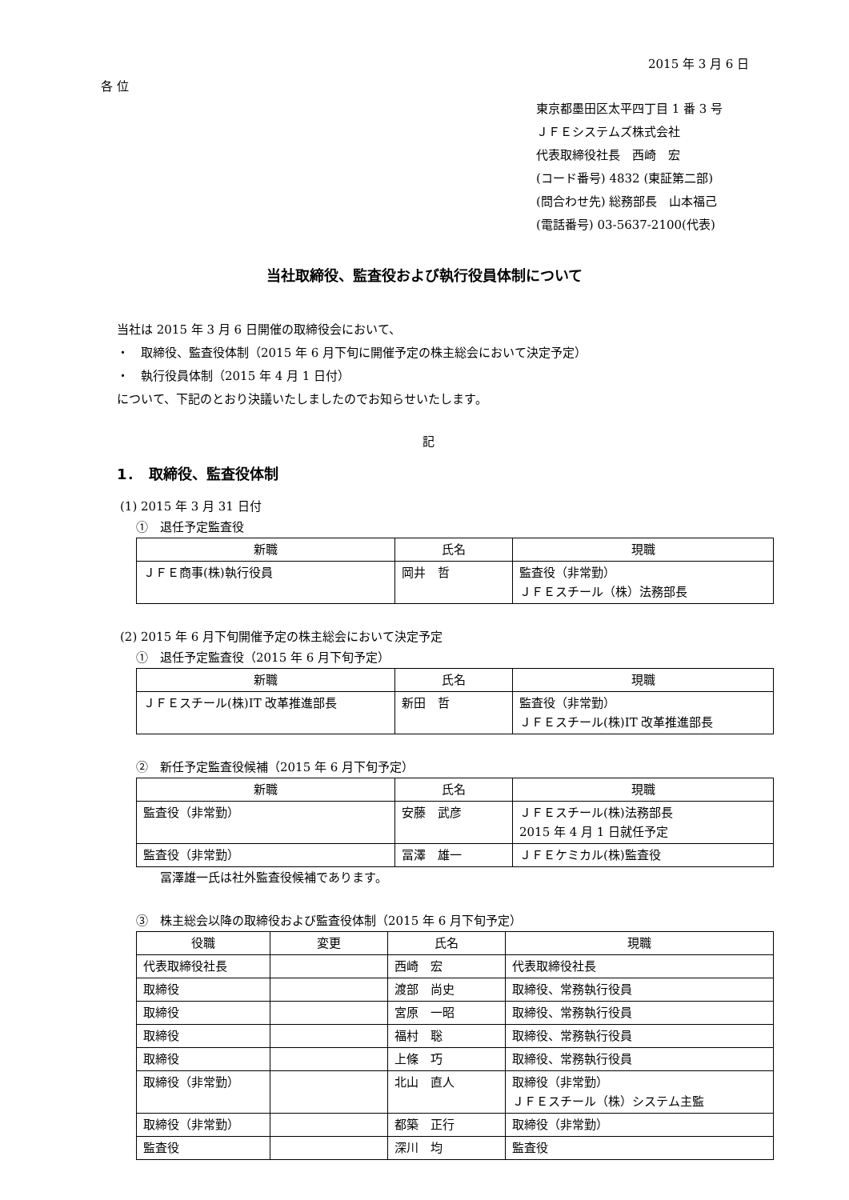2015 年 3 月 6 日
各 位
東京都墨田区太平四丁目 1 番 3 号
ＪＦＥシステムズ株式会社
代表取締役社長　西崎　宏
(コード番号) 4832 (東証第二部)
(問合わせ先) 総務部長　山本福己
(電話番号) 03-5637-2100(代表)
当社取締役、監査役および執行役員体制について
当社は 2015 年 3 月 6 日開催の取締役会において、
・　取締役、監査役体制（2015 年 6 月下旬に開催予定の株主総会において決定予定）
・　執行役員体制（2015 年 4 月 1 日付）
について、下記のとおり決議いたしましたのでお知らせいたします。
記
1．　取締役、監査役体制
(1) 2015 年 3 月 31 日付
①　退任予定監査役
| 新職 | 氏名 | 現職 |
| --- | --- | --- |
| ＪＦＥ商事(株)執行役員 | 岡井 哲 | 監査役（非常勤） ＪＦＥスチール（株）法務部長 |
(2) 2015 年 6 月下旬開催予定の株主総会において決定予定
①　退任予定監査役（2015 年 6 月下旬予定）
| 新職 | 氏名 | 現職 |
| --- | --- | --- |
| ＪＦＥスチール(株)IT 改革推進部長 | 新田 哲 | 監査役（非常勤） ＪＦＥスチール(株)IT 改革推進部長 |
②　新任予定監査役候補（2015 年 6 月下旬予定）
| 新職 | 氏名 | 現職 |
| --- | --- | --- |
| 監査役（非常勤） | 安藤 武彦 | ＪＦＥスチール(株)法務部長 2015 年 4 月 1 日就任予定 |
| 監査役（非常勤） | 冨澤 雄一 | ＪＦＥケミカル(株)監査役 |
冨澤雄一氏は社外監査役候補であります。
③　株主総会以降の取締役および監査役体制（2015 年 6 月下旬予定）
| 役職 | 変更 | 氏名 | 現職 |
| --- | --- | --- | --- |
| 代表取締役社長 | | 西崎 宏 | 代表取締役社長 |
| 取締役 | | 渡部 尚史 | 取締役、常務執行役員 |
| 取締役 | | 宮原 一昭 | 取締役、常務執行役員 |
| 取締役 | | 福村 聡 | 取締役、常務執行役員 |
| 取締役 | | 上條 巧 | 取締役、常務執行役員 |
| 取締役（非常勤） | | 北山 直人 | 取締役（非常勤） ＪＦＥスチール（株）システム主監 |
| 取締役（非常勤） | | 都築 正行 | 取締役（非常勤） |
| 監査役 | | 深川 均 | 監査役 |